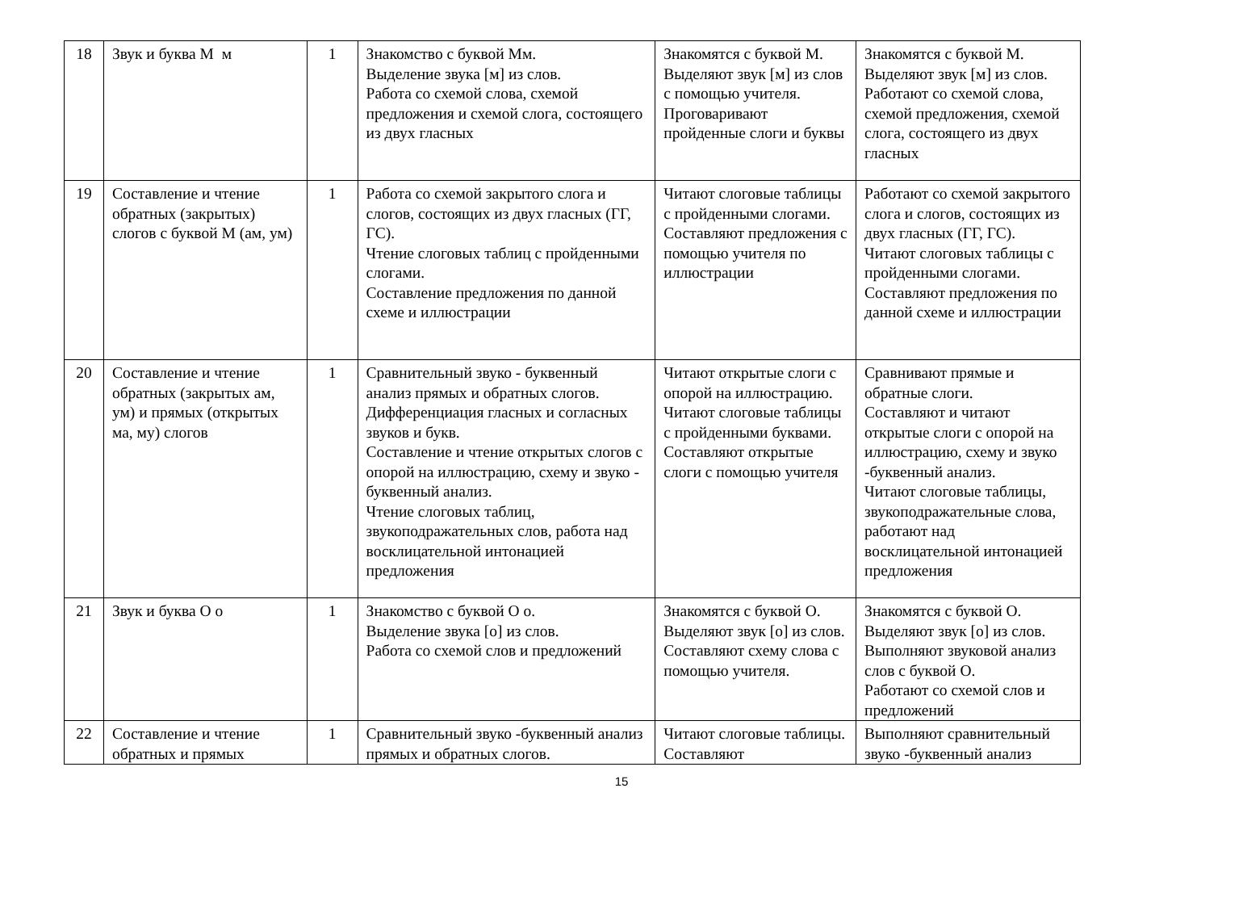| 18 | Звук и буква М м | 1 | Знакомство с буквой Мм. Выделение звука [м] из слов. Работа со схемой слова, схемой предложения и схемой слога, состоящего из двух гласных | Знакомятся с буквой М. Выделяют звук [м] из слов с помощью учителя. Проговаривают пройденные слоги и буквы | Знакомятся с буквой М. Выделяют звук [м] из слов. Работают со схемой слова, схемой предложения, схемой слога, состоящего из двух гласных |
| 19 | Составление и чтение обратных (закрытых) слогов с буквой М (ам, ум) | 1 | Работа со схемой закрытого слога и слогов, состоящих из двух гласных (ГГ, ГС). Чтение слоговых таблиц с пройденными слогами. Составление предложения по данной схеме и иллюстрации | Читают слоговые таблицы с пройденными слогами. Составляют предложения с помощью учителя по иллюстрации | Работают со схемой закрытого слога и слогов, состоящих из двух гласных (ГГ, ГС). Читают слоговых таблицы с пройденными слогами. Составляют предложения по данной схеме и иллюстрации |
| 20 | Составление и чтение обратных (закрытых ам, ум) и прямых (открытых ма, му) слогов | 1 | Сравнительный звуко - буквенный анализ прямых и обратных слогов. Дифференциация гласных и согласных звуков и букв. Составление и чтение открытых слогов с опорой на иллюстрацию, схему и звуко - буквенный анализ. Чтение слоговых таблиц, звукоподражательных слов, работа над восклицательной интонацией предложения | Читают открытые слоги с опорой на иллюстрацию. Читают слоговые таблицы с пройденными буквами. Составляют открытые слоги с помощью учителя | Сравнивают прямые и обратные слоги. Составляют и читают открытые слоги с опорой на иллюстрацию, схему и звуко -буквенный анализ. Читают слоговые таблицы, звукоподражательные слова, работают над восклицательной интонацией предложения |
| 21 | Звук и буква О о | 1 | Знакомство с буквой О о. Выделение звука [о] из слов. Работа со схемой слов и предложений | Знакомятся с буквой О. Выделяют звук [о] из слов. Составляют схему слова с помощью учителя. | Знакомятся с буквой О. Выделяют звук [о] из слов. Выполняют звуковой анализ слов с буквой О. Работают со схемой слов и предложений |
| 22 | Составление и чтение обратных и прямых | 1 | Сравнительный звуко -буквенный анализ прямых и обратных слогов. | Читают слоговые таблицы. Составляют | Выполняют сравнительный звуко -буквенный анализ |
15